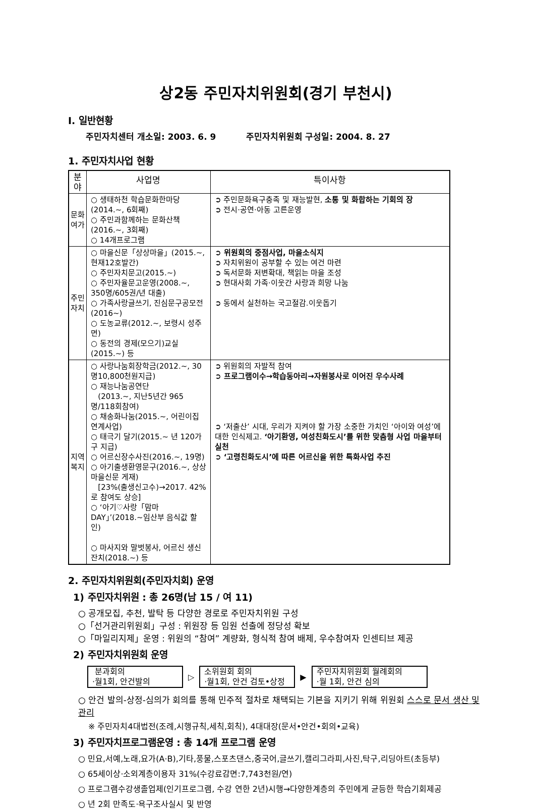상2동 주민자치위원회(경기 부천시)
Ⅰ. 일반현황
주민자치센터 개소일: 2003. 6. 9 주민자치위원회 구성일: 2004. 8. 27
1. 주민자치사업 현황
| 분야 | 사업명 | 특이사항 |
| --- | --- | --- |
| 문화여가 | ○ 생태하천 학습문화한마당(2014.~, 6회째) ○ 주민과함께하는 문화산책(2016.~, 3회째) ○ 14개프로그램 | ➲ 주민문화욕구충족 및 재능발현, 소통 및 화합하는 기회의 장 ➲ 전시·공연·아동 고른운영 |
| 주민자치 | ○ 마을신문「상상마을」(2015.~, 현재12호발간) ○ 주민자치문고(2015.~) ○ 주민자율문고운영(2008.~, 350명/605권/년 대출) ○ 가족사랑글쓰기, 진심문구공모전(2016~) ○ 도농교류(2012.~, 보령시 성주면) ○ 동전의 경제(모으기)교실(2015.~) 등 | ➲ 위원회의 중점사업, 마을소식지 ➲ 자치위원이 공부할 수 있는 여건 마련 ➲ 독서문화 저변확대, 책읽는 마을 조성 ➲ 현대사회 가족·이웃간 사랑과 희망 나눔 ➲ 동에서 실천하는 국고절감.이웃돕기 |
| 지역복지 | ○ 사랑나눔회장학금(2012.~, 30명10,800천원지급) ○ 재능나눔공연단 (2013.~, 지난5년간 965명/118회참여) ○ 채송화나눔(2015.~, 어린이집 연계사업) ○ 태극기 달기(2015.~ 년 120가구 지급) ○ 어르신장수사진(2016.~, 19명) ○ 아기출생환영문구(2016.~, 상상마을신문 게재) [23%(출생신고수)→2017. 42%로 참여도 상승] ○ ‘아기♡사랑「맘마DAY」’(2018.~임산부 음식값 할인) ○ 마사지와 말벗봉사, 어르신 생신잔치(2018.~) 등 | ➲ 위원회의 자발적 참여 ➲ 프로그램이수→학습동아리→자원봉사로 이어진 우수사례 ➲ ‘저출산’ 시대, 우리가 지켜야 할 가장 소중한 가치인 ‘아이와 여성’에 대한 인식제고. ‘아기환영, 여성친화도시’를 위한 맞춤형 사업 마을부터 실천 ➲ ‘고령친화도시’에 따른 어르신을 위한 특화사업 추진 |
2. 주민자치위원회(주민자치회) 운영
1) 주민자치위원 : 총 26명(남 15 / 여 11)
○ 공개모집, 추천, 발탁 등 다양한 경로로 주민자치위원 구성
○「선거관리위원회」구성 : 위원장 등 임원 선출에 정당성 확보
○「마일리지제」운영 : 위원의 “참여” 계량화, 형식적 참여 배제, 우수참여자 인센티브 제공
2) 주민자치위원회 운영
분과회의
·월1회, 안건발의
▷
소위원회 회의
·월1회, 안건 검토•상정
▶
주민자치위원회 월례회의
·월 1회, 안건 심의
○ 안건 발의-상정-심의가 회의를 통해 민주적 절차로 채택되는 기본을 지키기 위해 위원회 스스로 문서 생산 및 관리
※ 주민자치4대법전(조례,시행규칙,세칙,회칙), 4대대장(문서•안건•회의•교육)
3) 주민자치프로그램운영 : 총 14개 프로그램 운영
○ 민요,서예,노래,요가(A·B),기타,풍물,스포츠댄스,중국어,글쓰기,캘리그라피,사진,탁구,리딩아트(초등부)
○ 65세이상·소외계층이용자 31%(수강료감면:7,743천원/연)
○ 프로그램수강생졸업제(인기프로그램, 수강 연한 2년)시행→다양한계층의 주민에게 균등한 학습기회제공
○ 년 2회 만족도·욕구조사실시 및 반영